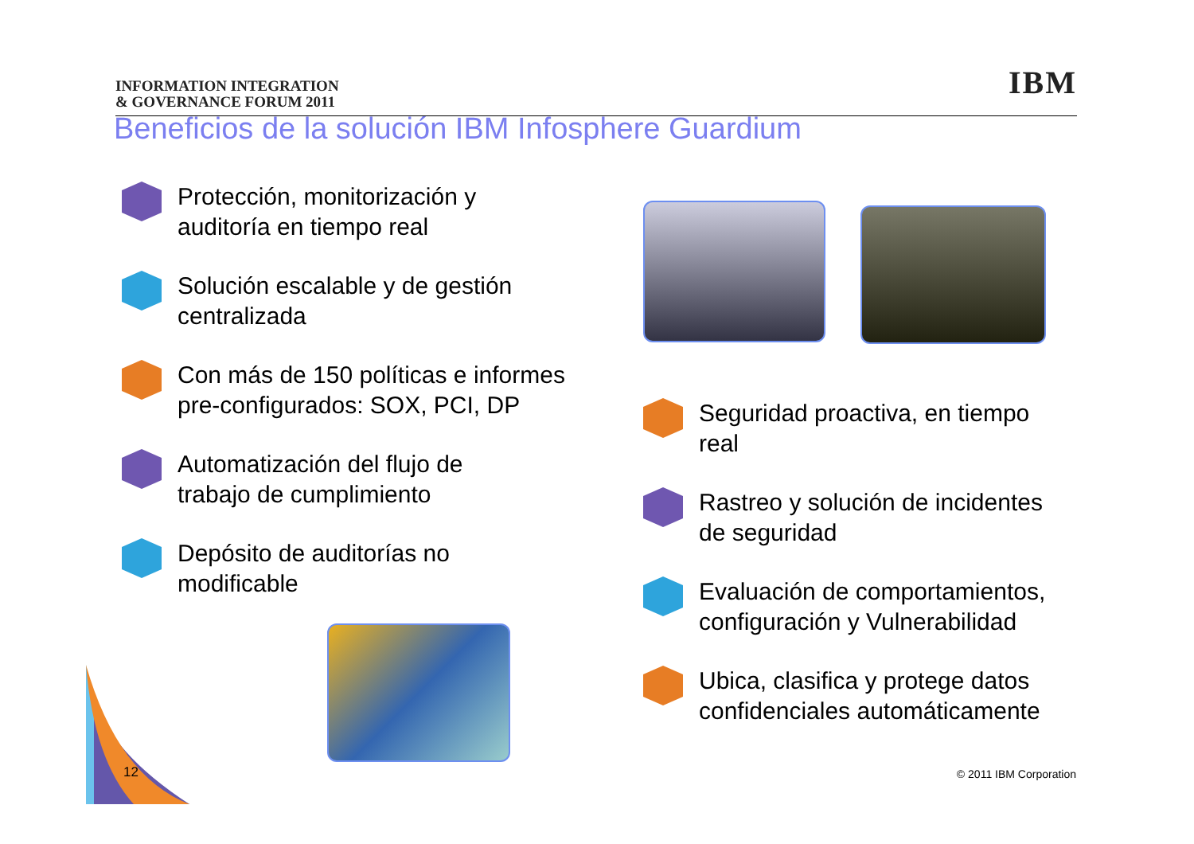INFORMATION INTEGRATION
& GOVERNANCE FORUM 2011
IBM
Beneficios de la solución IBM Infosphere Guardium
Protección, monitorización y
auditoría en tiempo real
Solución escalable y de gestión
centralizada
Con más de 150 políticas e informes
pre-configurados: SOX, PCI, DP
Automatización del flujo de
trabajo de cumplimiento
Depósito de auditorías no
modificable
Seguridad proactiva, en tiempo
real
Rastreo y solución de incidentes
de seguridad
Evaluación de comportamientos,
configuración y Vulnerabilidad
Ubica, clasifica y protege datos
confidenciales automáticamente
12 © 2011 IBM Corporation